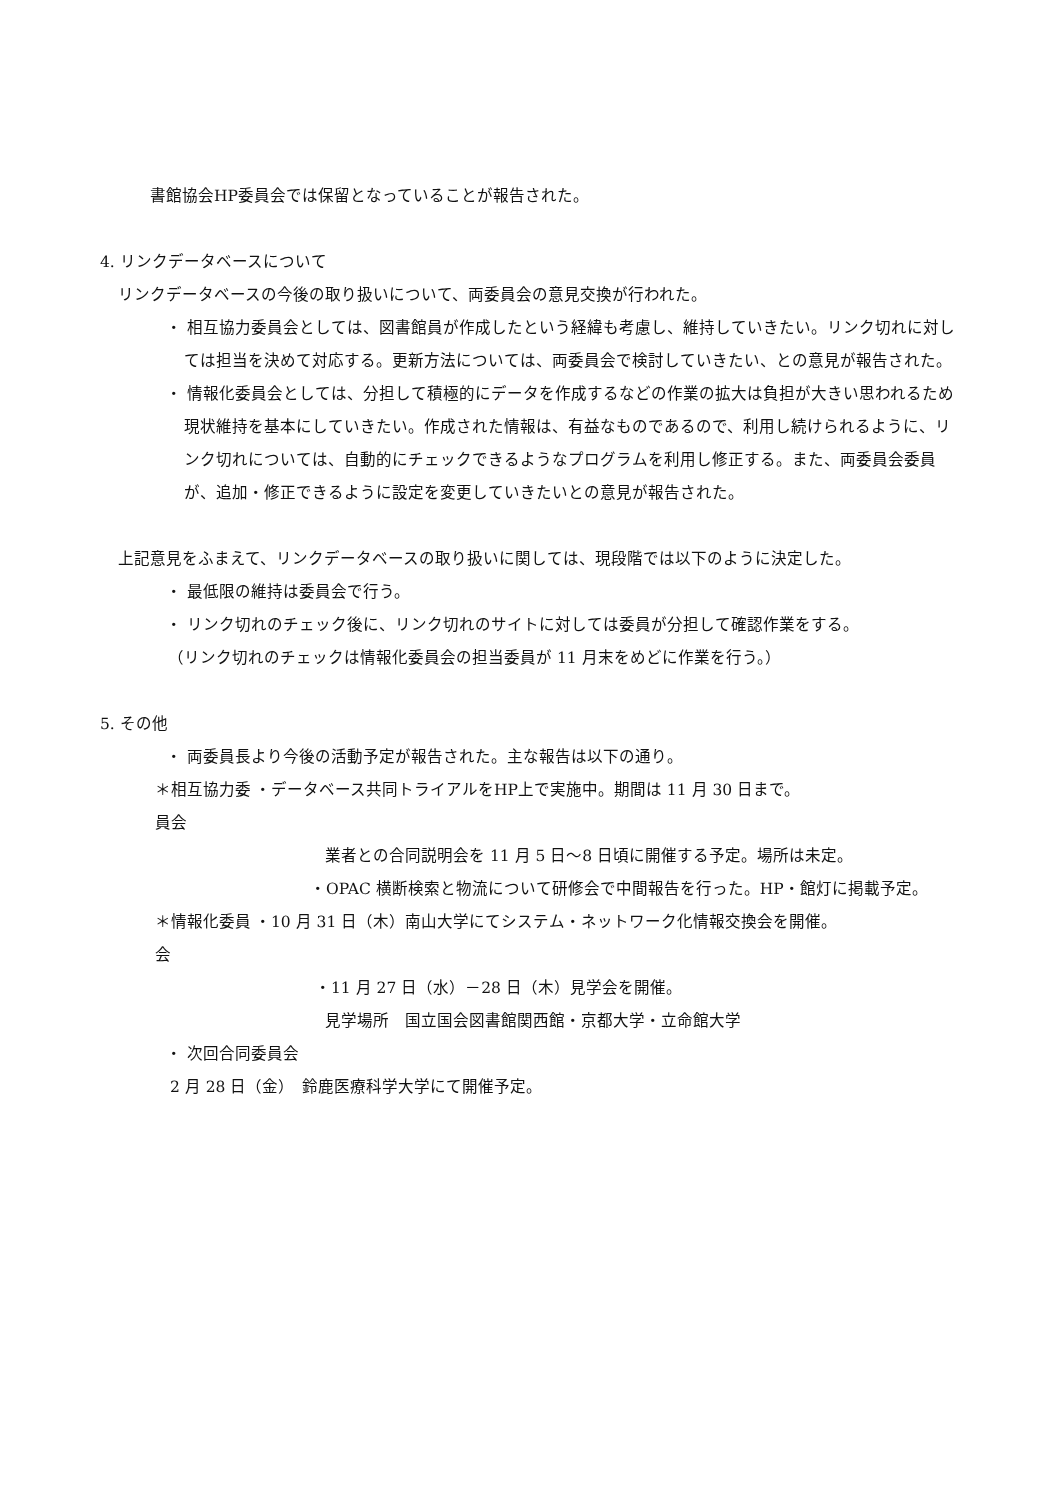書館協会HP委員会では保留となっていることが報告された。
4. リンクデータベースについて
リンクデータベースの今後の取り扱いについて、両委員会の意見交換が行われた。
・ 相互協力委員会としては、図書館員が作成したという経緯も考慮し、維持していきたい。リンク切れに対しては担当を決めて対応する。更新方法については、両委員会で検討していきたい、との意見が報告された。
・ 情報化委員会としては、分担して積極的にデータを作成するなどの作業の拡大は負担が大きい思われるため現状維持を基本にしていきたい。作成された情報は、有益なものであるので、利用し続けられるように、リンク切れについては、自動的にチェックできるようなプログラムを利用し修正する。また、両委員会委員が、追加・修正できるように設定を変更していきたいとの意見が報告された。
上記意見をふまえて、リンクデータベースの取り扱いに関しては、現段階では以下のように決定した。
・ 最低限の維持は委員会で行う。
・ リンク切れのチェック後に、リンク切れのサイトに対しては委員が分担して確認作業をする。
（リンク切れのチェックは情報化委員会の担当委員が 11 月末をめどに作業を行う。）
5. その他
・ 両委員長より今後の活動予定が報告された。主な報告は以下の通り。
＊相互協力委員会 ・データベース共同トライアルをHP上で実施中。期間は 11 月 30 日まで。
業者との合同説明会を 11 月 5 日～8 日頃に開催する予定。場所は未定。
・OPAC 横断検索と物流について研修会で中間報告を行った。HP・館灯に掲載予定。
＊情報化委員会 ・10 月 31 日（木）南山大学にてシステム・ネットワーク化情報交換会を開催。
・11 月 27 日（水）－28 日（木）見学会を開催。
見学場所　国立国会図書館関西館・京都大学・立命館大学
・ 次回合同委員会
2 月 28 日（金）　鈴鹿医療科学大学にて開催予定。